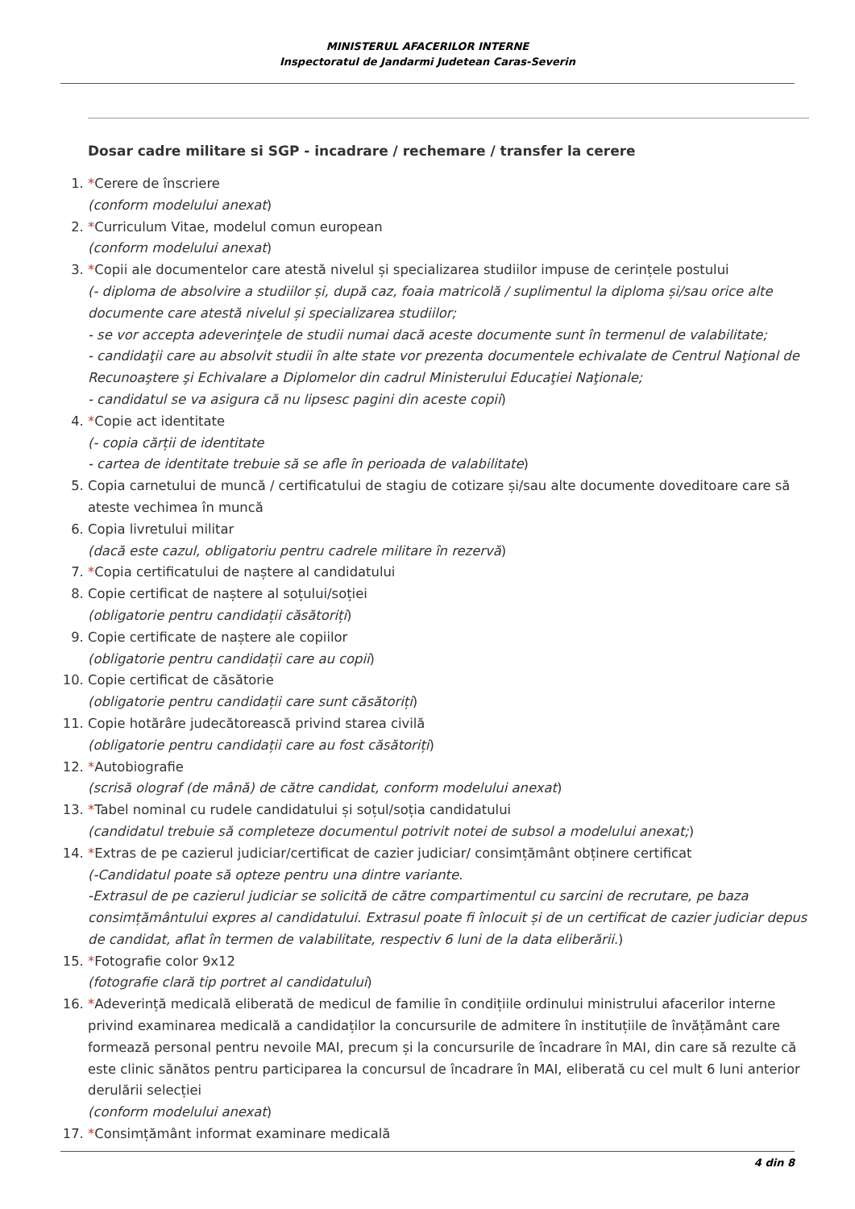MINISTERUL AFACERILOR INTERNE
Inspectoratul de Jandarmi Judetean Caras-Severin
Dosar cadre militare si SGP - incadrare / rechemare / transfer la cerere
1. *Cerere de înscriere
(conform modelului anexat)
2. *Curriculum Vitae, modelul comun european
(conform modelului anexat)
3. *Copii ale documentelor care atestă nivelul și specializarea studiilor impuse de cerințele postului
(- diploma de absolvire a studiilor și, după caz, foaia matricolă / suplimentul la diploma și/sau orice alte documente care atestă nivelul și specializarea studiilor;
- se vor accepta adeverinţele de studii numai dacă aceste documente sunt în termenul de valabilitate;
- candidaţii care au absolvit studii în alte state vor prezenta documentele echivalate de Centrul Naţional de Recunoaştere şi Echivalare a Diplomelor din cadrul Ministerului Educaţiei Naţionale;
- candidatul se va asigura că nu lipsesc pagini din aceste copii)
4. *Copie act identitate
(- copia cărții de identitate
- cartea de identitate trebuie să se afle în perioada de valabilitate)
5. Copia carnetului de muncă / certificatului de stagiu de cotizare și/sau alte documente doveditoare care să ateste vechimea în muncă
6. Copia livretului militar
(dacă este cazul, obligatoriu pentru cadrele militare în rezervă)
7. *Copia certificatului de naștere al candidatului
8. Copie certificat de naștere al soțului/soției
(obligatorie pentru candidații căsătoriți)
9. Copie certificate de naștere ale copiilor
(obligatorie pentru candidații care au copii)
10. Copie certificat de căsătorie
(obligatorie pentru candidații care sunt căsătoriți)
11. Copie hotărâre judecătorească privind starea civilă
(obligatorie pentru candidații care au fost căsătoriți)
12. *Autobiografie
(scrisă olograf (de mână) de către candidat, conform modelului anexat)
13. *Tabel nominal cu rudele candidatului și soțul/soția candidatului
(candidatul trebuie să completeze documentul potrivit notei de subsol a modelului anexat;)
14. *Extras de pe cazierul judiciar/certificat de cazier judiciar/ consimțământ obținere certificat
(-Candidatul poate să opteze pentru una dintre variante.
-Extrasul de pe cazierul judiciar se solicită de către compartimentul cu sarcini de recrutare, pe baza consimțământului expres al candidatului. Extrasul poate fi înlocuit și de un certificat de cazier judiciar depus de candidat, aflat în termen de valabilitate, respectiv 6 luni de la data eliberării.)
15. *Fotografie color 9x12
(fotografie clară tip portret al candidatului)
16. *Adeverință medicală eliberată de medicul de familie în condițiile ordinului ministrului afacerilor interne privind examinarea medicală a candidaților la concursurile de admitere în instituțiile de învățământ care formează personal pentru nevoile MAI, precum și la concursurile de încadrare în MAI, din care să rezulte că este clinic sănătos pentru participarea la concursul de încadrare în MAI, eliberată cu cel mult 6 luni anterior derulării selecției
(conform modelului anexat)
17. *Consimțământ informat examinare medicală
4 din 8